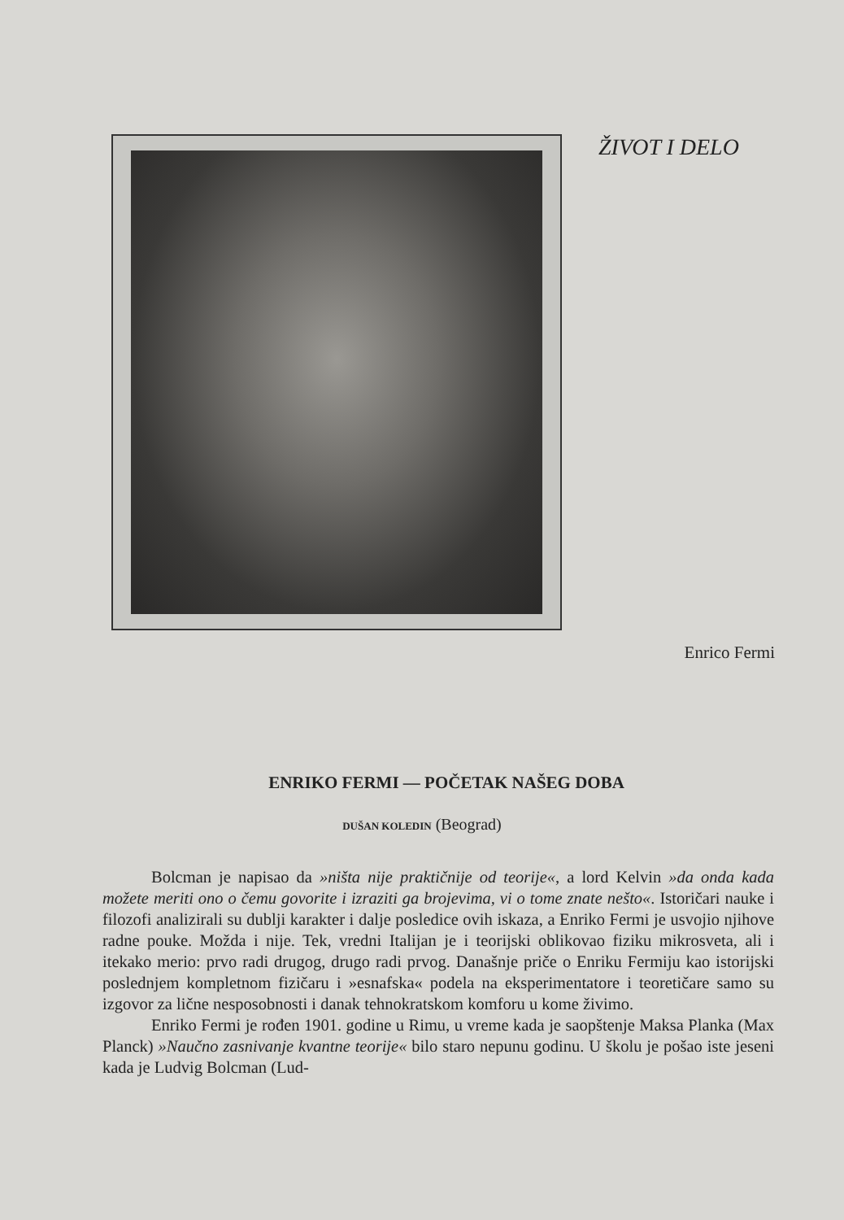ŽIVOT I DELO
Enrico Fermi
ENRIKO FERMI — POČETAK NAŠEG DOBA
DUŠAN KOLEDIN (Beograd)
Bolcman je napisao da »ništa nije praktičnije od teorije«, a lord Kelvin »da onda kada možete meriti ono o čemu govorite i izraziti ga brojevima, vi o tome znate nešto«. Istoričari nauke i filozofi analizirali su dublji karakter i dalje posledice ovih iskaza, a Enriko Fermi je usvojio njihove radne pouke. Možda i nije. Tek, vredni Italijan je i teorijski oblikovao fiziku mikrosveta, ali i itekako merio: prvo radi drugog, drugo radi prvog. Današnje priče o Enriku Fermiju kao istorijski poslednjem kompletnom fizičaru i »esnafska« podela na eksperimentatore i teoretičare samo su izgovor za lične nesposobnosti i danak tehnokratskom komforu u kome živimo.
Enriko Fermi je rođen 1901. godine u Rimu, u vreme kada je saopštenje Maksa Planka (Max Planck) »Naučno zasnivanje kvantne teorije« bilo staro nepunu godinu. U školu je pošao iste jeseni kada je Ludvig Bolcman (Lud-